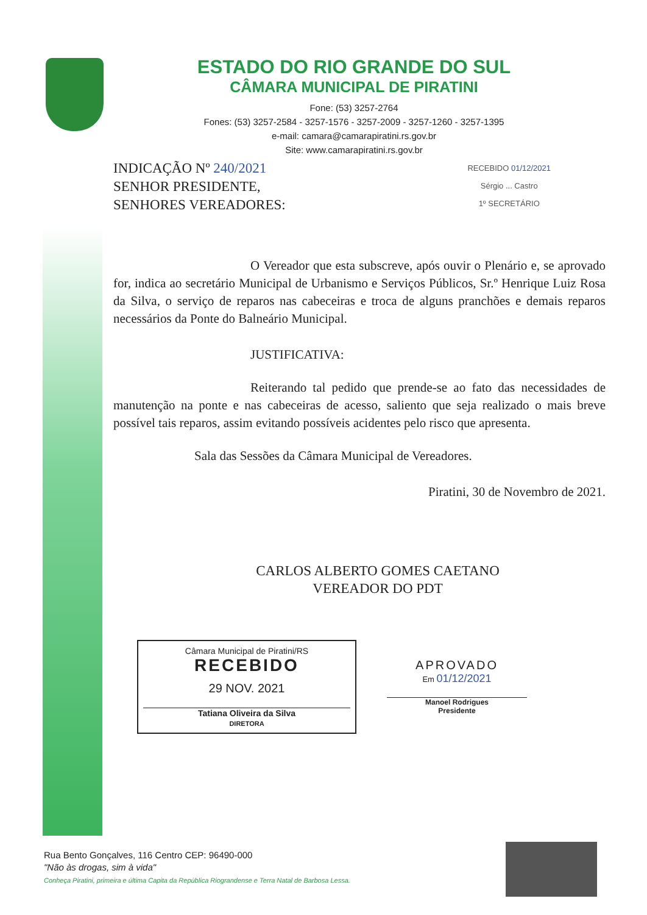ESTADO DO RIO GRANDE DO SUL
CÂMARA MUNICIPAL DE PIRATINI
Fone: (53) 3257-2764
Fones: (53) 3257-2584 - 3257-1576 - 3257-2009 - 3257-1260 - 3257-1395
e-mail: camara@camarapiratini.rs.gov.br
Site: www.camarapiratini.rs.gov.br
INDICAÇÃO Nº 240/2021
SENHOR PRESIDENTE,
SENHORES VEREADORES:
RECEBIDO 01/12/2021
Sérgio ... Castro
1º SECRETÁRIO
O Vereador que esta subscreve, após ouvir o Plenário e, se aprovado for, indica ao secretário Municipal de Urbanismo e Serviços Públicos, Sr.º Henrique Luiz Rosa da Silva, o serviço de reparos nas cabeceiras e troca de alguns pranchões e demais reparos necessários da Ponte do Balneário Municipal.
JUSTIFICATIVA:
Reiterando tal pedido que prende-se ao fato das necessidades de manutenção na ponte e nas cabeceiras de acesso, saliento que seja realizado o mais breve possível tais reparos, assim evitando possíveis acidentes pelo risco que apresenta.
Sala das Sessões da Câmara Municipal de Vereadores.
Piratini, 30 de Novembro de 2021.
CARLOS ALBERTO GOMES CAETANO
VEREADOR DO PDT
Câmara Municipal de Piratini/RS
RECEBIDO
29 NOV. 2021
Tatiana Oliveira da Silva
DIRETORA
APROVADO
Em 01/12/2021
Manoel Rodrigues
Presidente
Rua Bento Gonçalves, 116 Centro CEP: 96490-000
"Não às drogas, sim à vida"
Conheça Piratini, primeira e última Capita da República Riograndense e Terra Natal de Barbosa Lessa.